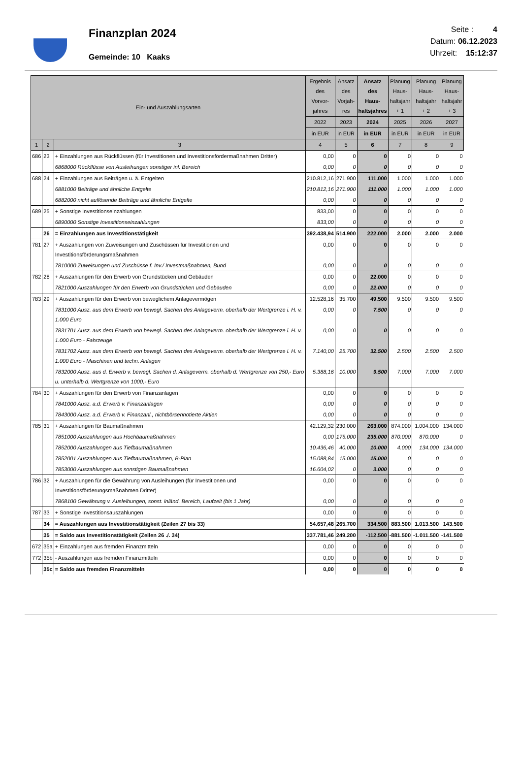Finanzplan 2024
Gemeinde: 10 Kaaks
Seite : 4
Datum: 06.12.2023
Uhrzeit: 15:12:37
| Ein- und Auszahlungsarten | | | Ergebnis des Vorvor- jahres | Ansatz des Vorjah- res | Ansatz des Haus- haltsjahres | Planung Haus- haltsjahr + 1 | Planung Haus- haltsjahr + 2 | Planung Haus- haltsjahr + 3 |
| --- | --- | --- | --- | --- | --- | --- | --- | --- |
| | | | 2022 | 2023 | 2024 | 2025 | 2026 | 2027 |
| | | | in EUR | in EUR | in EUR | in EUR | in EUR | in EUR |
| 1 | 2 | 3 | 4 | 5 | 6 | 7 | 8 | 9 |
| 686 | 23 | + Einzahlungen aus Rückflüssen (für Investitionen und Investitionsfördermaßnahmen Dritter) | 0,00 | 0 | 0 | 0 | 0 | 0 |
| | | 6868000 Rückflüsse von Ausleihungen sonstiger inl. Bereich | 0,00 | 0 | 0 | 0 | 0 | 0 |
| 688 | 24 | + Einzahlungen aus Beiträgen u. ä. Entgelten | 210.812,16 | 271.900 | 111.000 | 1.000 | 1.000 | 1.000 |
| | | 6881000 Beiträge und ähnliche Entgelte | 210.812,16 | 271.900 | 111.000 | 1.000 | 1.000 | 1.000 |
| | | 6882000 nicht auflösende Beiträge und ähnliche Entgelte | 0,00 | 0 | 0 | 0 | 0 | 0 |
| 689 | 25 | + Sonstige Investitionseinzahlungen | 833,00 | 0 | 0 | 0 | 0 | 0 |
| | | 6890000 Sonstige Investitionseinzahlungen | 833,00 | 0 | 0 | 0 | 0 | 0 |
| | 26 | = Einzahlungen aus Investitionstätigkeit | 392.438,94 | 514.900 | 222.000 | 2.000 | 2.000 | 2.000 |
| 781 | 27 | + Auszahlungen von Zuweisungen und Zuschüssen für Investitionen und Investitionsförderungsmaßnahmen | 0,00 | 0 | 0 | 0 | 0 | 0 |
| | | 7810000 Zuweisungen und Zuschüsse f. Inv./ Investmaßnahmen, Bund | 0,00 | 0 | 0 | 0 | 0 | 0 |
| 782 | 28 | + Auszahlungen für den Erwerb von Grundstücken und Gebäuden | 0,00 | 0 | 22.000 | 0 | 0 | 0 |
| | | 7821000 Auszahlungen für den Erwerb von Grundstücken und Gebäuden | 0,00 | 0 | 22.000 | 0 | 0 | 0 |
| 783 | 29 | + Auszahlungen für den Erwerb von beweglichem Anlagevermögen | 12.528,16 | 35.700 | 49.500 | 9.500 | 9.500 | 9.500 |
| | | 7831000 Ausz. aus dem Erwerb von bewegl. Sachen des Anlageverm. oberhalb der Wertgrenze i. H. v. 1.000 Euro | 0,00 | 0 | 7.500 | 0 | 0 | 0 |
| | | 7831701 Ausz. aus dem Erwerb von bewegl. Sachen des Anlageverm. oberhalb der Wertgrenze i. H. v. 1.000 Euro - Fahrzeuge | 0,00 | 0 | 0 | 0 | 0 | 0 |
| | | 7831702 Ausz. aus dem Erwerb von bewegl. Sachen des Anlageverm. oberhalb der Wertgrenze i. H. v. 1.000 Euro - Maschinen und techn. Anlagen | 7.140,00 | 25.700 | 32.500 | 2.500 | 2.500 | 2.500 |
| | | 7832000 Ausz. aus d. Erwerb v. bewegl. Sachen d. Anlageverm. oberhalb d. Wertgrenze von 250,- Euro u. unterhalb d. Wertgrenze von 1000,- Euro | 5.388,16 | 10.000 | 9.500 | 7.000 | 7.000 | 7.000 |
| 784 | 30 | + Auszahlungen für den Erwerb von Finanzanlagen | 0,00 | 0 | 0 | 0 | 0 | 0 |
| | | 7841000 Ausz. a.d. Erwerb v. Finanzanlagen | 0,00 | 0 | 0 | 0 | 0 | 0 |
| | | 7843000 Ausz. a.d. Erwerb v. Finanzanl., nichtbörsennotierte Aktien | 0,00 | 0 | 0 | 0 | 0 | 0 |
| 785 | 31 | + Auszahlungen für Baumaßnahmen | 42.129,32 | 230.000 | 263.000 | 874.000 | 1.004.000 | 134.000 |
| | | 7851000 Auszahlungen aus Hochbaumaßnahmen | 0,00 | 175.000 | 235.000 | 870.000 | 870.000 | 0 |
| | | 7852000 Auszahlungen aus Tiefbaumaßnahmen | 10.436,46 | 40.000 | 10.000 | 4.000 | 134.000 | 134.000 |
| | | 7852001 Auszahlungen aus Tiefbaumaßnahmen, B-Plan | 15.088,84 | 15.000 | 15.000 | 0 | 0 | 0 |
| | | 7853000 Auszahlungen aus sonstigen Baumaßnahmen | 16.604,02 | 0 | 3.000 | 0 | 0 | 0 |
| 786 | 32 | + Auszahlungen für die Gewährung von Ausleihungen (für Investitionen und Investitionsförderungsmaßnahmen Dritter) | 0,00 | 0 | 0 | 0 | 0 | 0 |
| | | 7868100 Gewährung v. Ausleihungen, sonst. inländ. Bereich, Laufzeit (bis 1 Jahr) | 0,00 | 0 | 0 | 0 | 0 | 0 |
| 787 | 33 | + Sonstige Investitionsauszahlungen | 0,00 | 0 | 0 | 0 | 0 | 0 |
| | 34 | = Auszahlungen aus Investitionstätigkeit (Zeilen 27 bis 33) | 54.657,48 | 265.700 | 334.500 | 883.500 | 1.013.500 | 143.500 |
| | 35 | = Saldo aus Investitionstätigkeit (Zeilen 26 ./. 34) | 337.781,46 | 249.200 | -112.500 | -881.500 | -1.011.500 | -141.500 |
| 672 | 35a | + Einzahlungen aus fremden Finanzmitteln | 0,00 | 0 | 0 | 0 | 0 | 0 |
| 772 | 35b | - Auszahlungen aus fremden Finanzmitteln | 0,00 | 0 | 0 | 0 | 0 | 0 |
| | 35c | = Saldo aus fremden Finanzmitteln | 0,00 | 0 | 0 | 0 | 0 | 0 |